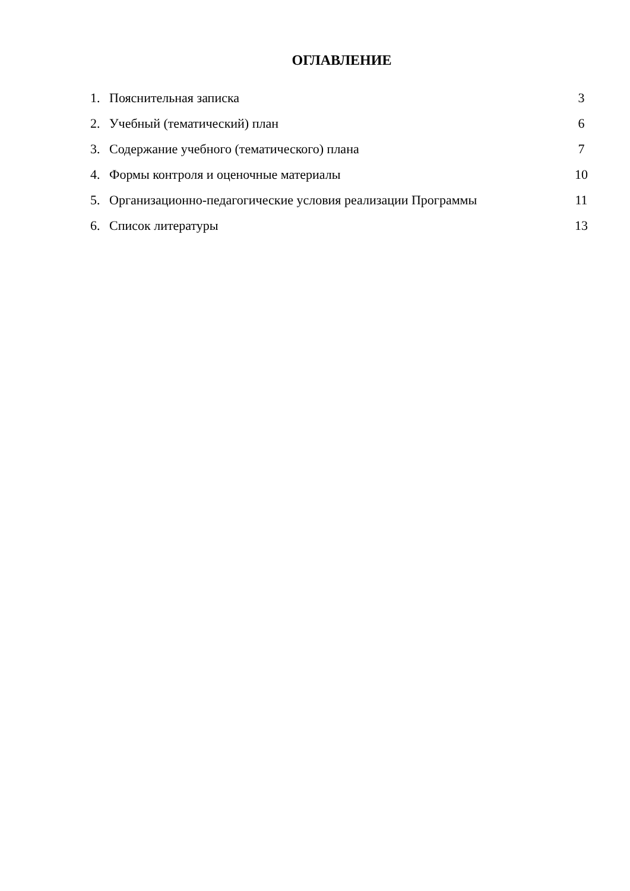ОГЛАВЛЕНИЕ
| 1. | Пояснительная записка | 3 |
| 2. | Учебный (тематический) план | 6 |
| 3. | Содержание учебного (тематического) плана | 7 |
| 4. | Формы контроля и оценочные материалы | 10 |
| 5. | Организационно-педагогические условия реализации Программы | 11 |
| 6. | Список литературы | 13 |